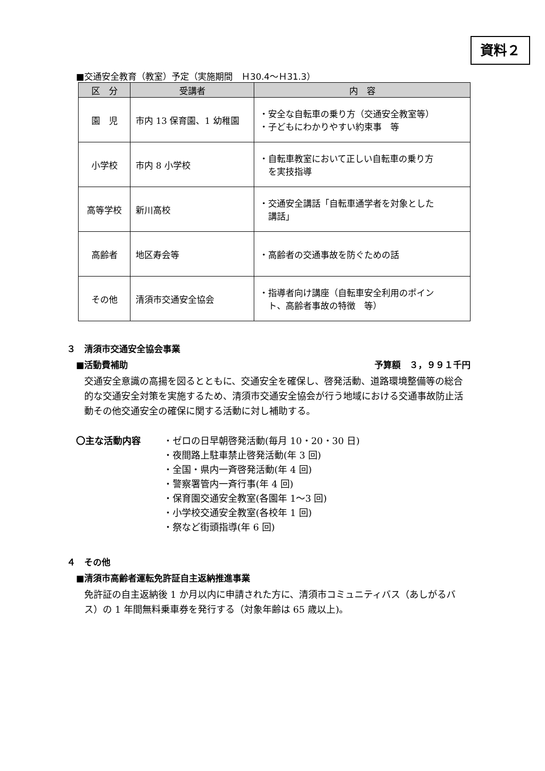資料２
■交通安全教育（教室）予定（実施期間　Ｈ30.4～Ｈ31.3）
| 区 分 | 受講者 | 内 容 |
| --- | --- | --- |
| 園 児 | 市内 13 保育園、1 幼稚園 | ・安全な自転車の乗り方（交通安全教室等） ・子どもにわかりやすい約束事 等 |
| 小学校 | 市内 8 小学校 | ・自転車教室において正しい自転車の乗り方 を実技指導 |
| 高等学校 | 新川高校 | ・交通安全講話「自転車通学者を対象とした 講話」 |
| 高齢者 | 地区寿会等 | ・高齢者の交通事故を防ぐための話 |
| その他 | 清須市交通安全協会 | ・指導者向け講座（自転車安全利用のポイン ト、高齢者事故の特徴 等） |
３　清須市交通安全協会事業
■活動費補助 予算額　３，９９１千円
交通安全意識の高揚を図るとともに、交通安全を確保し、啓発活動、道路環境整備等の総合的な交通安全対策を実施するため、清須市交通安全協会が行う地域における交通事故防止活動その他交通安全の確保に関する活動に対し補助する。
〇主な活動内容 ・ゼロの日早朝啓発活動(毎月 10・20・30 日)
・夜間路上駐車禁止啓発活動(年 3 回)
・全国・県内一斉啓発活動(年 4 回)
・警察署管内一斉行事(年 4 回)
・保育園交通安全教室(各園年 1～3 回)
・小学校交通安全教室(各校年 1 回)
・祭など街頭指導(年 6 回)
４　その他
■清須市高齢者運転免許証自主返納推進事業
免許証の自主返納後 1 か月以内に申請された方に、清須市コミュニティバス（あしがるバス）の 1 年間無料乗車券を発行する（対象年齢は 65 歳以上)。